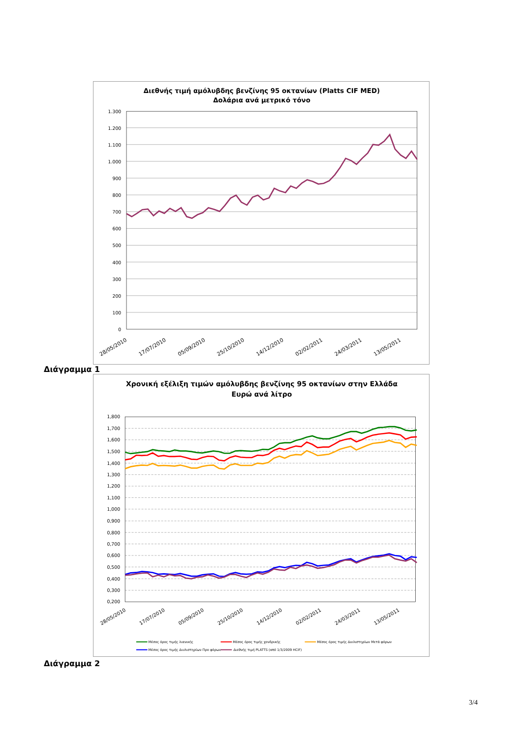Διεθνής τιμή αμόλυβδης βενζίνης 95 οκτανίων (Platts CIF MED)
Δολάρια ανά μετρικό τόνο
1.300
1.200
1.100
1.000
900
800
700
600
500
400
300
200
100
0
28/05/2010
17/07/2010
05/09/2010
25/10/2010
14/12/2010
02/02/2011
24/03/2011
13/05/2011
Διάγραμμα 1
Χρονική εξέλιξη τιμών αμόλυβδης βενζίνης 95 οκτανίων στην Ελλάδα
Ευρώ ανά λίτρο
1,800
1,700
1,600
1,500
1,400
1,300
1,200
1,100
1,000
0,900
0,800
0,700
0,600
0,500
0,400
0,300
0,200
28/05/2010
17/07/2010
05/09/2010
25/10/2010
14/12/2010
02/02/2011
24/03/2011
13/05/2011
Μέσος όρος τιμής λιανικής
Μέσος όρος τιμής χονδρικής
Μέσος όρος τιμής Διυλιστηρίων Μετά φόρων
Μέσος όρος τιμής Διυλιστηρίων Προ φόρων
Διεθνής τιμή PLATTS (από 1/3/2009 HCIF)
Διάγραμμα 2
3/4